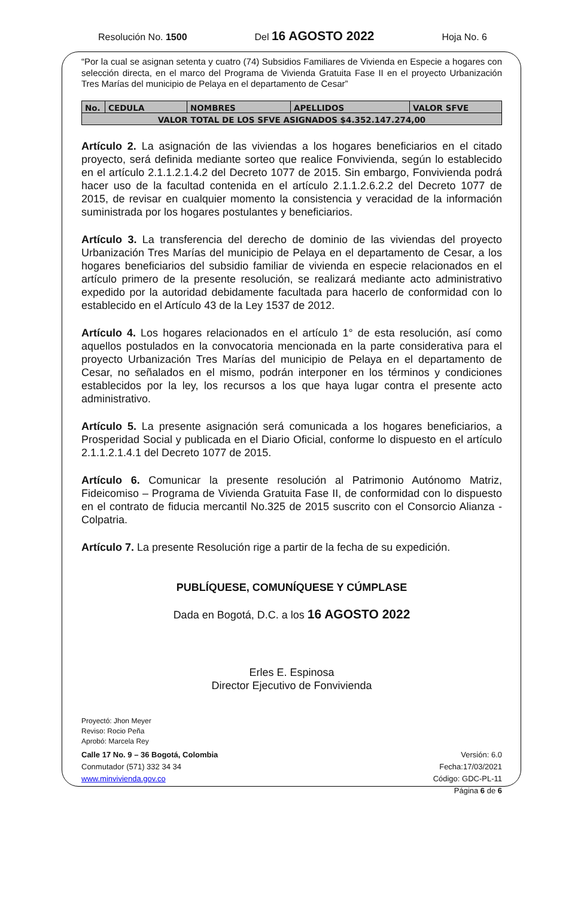Resolución No. 1500 Del 16 AGOSTO 2022 Hoja No. 6
“Por la cual se asignan setenta y cuatro (74) Subsidios Familiares de Vivienda en Especie a hogares con selección directa, en el marco del Programa de Vivienda Gratuita Fase II en el proyecto Urbanización Tres Marías del municipio de Pelaya en el departamento de Cesar”
| No. | CEDULA | NOMBRES | APELLIDOS | VALOR SFVE |
| --- | --- | --- | --- | --- |
| VALOR TOTAL DE LOS SFVE ASIGNADOS $4.352.147.274,00 | | | | |
Artículo 2. La asignación de las viviendas a los hogares beneficiarios en el citado proyecto, será definida mediante sorteo que realice Fonvivienda, según lo establecido en el artículo 2.1.1.2.1.4.2 del Decreto 1077 de 2015. Sin embargo, Fonvivienda podrá hacer uso de la facultad contenida en el artículo 2.1.1.2.6.2.2 del Decreto 1077 de 2015, de revisar en cualquier momento la consistencia y veracidad de la información suministrada por los hogares postulantes y beneficiarios.
Artículo 3. La transferencia del derecho de dominio de las viviendas del proyecto Urbanización Tres Marías del municipio de Pelaya en el departamento de Cesar, a los hogares beneficiarios del subsidio familiar de vivienda en especie relacionados en el artículo primero de la presente resolución, se realizará mediante acto administrativo expedido por la autoridad debidamente facultada para hacerlo de conformidad con lo establecido en el Artículo 43 de la Ley 1537 de 2012.
Artículo 4. Los hogares relacionados en el artículo 1° de esta resolución, así como aquellos postulados en la convocatoria mencionada en la parte considerativa para el proyecto Urbanización Tres Marías del municipio de Pelaya en el departamento de Cesar, no señalados en el mismo, podrán interponer en los términos y condiciones establecidos por la ley, los recursos a los que haya lugar contra el presente acto administrativo.
Artículo 5. La presente asignación será comunicada a los hogares beneficiarios, a Prosperidad Social y publicada en el Diario Oficial, conforme lo dispuesto en el artículo 2.1.1.2.1.4.1 del Decreto 1077 de 2015.
Artículo 6. Comunicar la presente resolución al Patrimonio Autónomo Matriz, Fideicomiso – Programa de Vivienda Gratuita Fase II, de conformidad con lo dispuesto en el contrato de fiducia mercantil No.325 de 2015 suscrito con el Consorcio Alianza - Colpatria.
Artículo 7. La presente Resolución rige a partir de la fecha de su expedición.
PUBLÍQUESE, COMUNÍQUESE Y CÚMPLASE
Dada en Bogotá, D.C. a los 16 AGOSTO 2022
Erles E. Espinosa
Director Ejecutivo de Fonvivienda
Proyectó: Jhon Meyer
Reviso: Rocio Peña
Aprobó: Marcela Rey
Calle 17 No. 9 – 36 Bogotá, Colombia
Conmutador (571) 332 34 34
www.minvivienda.gov.co
Versión: 6.0
Fecha:17/03/2021
Código: GDC-PL-11
Página 6 de 6